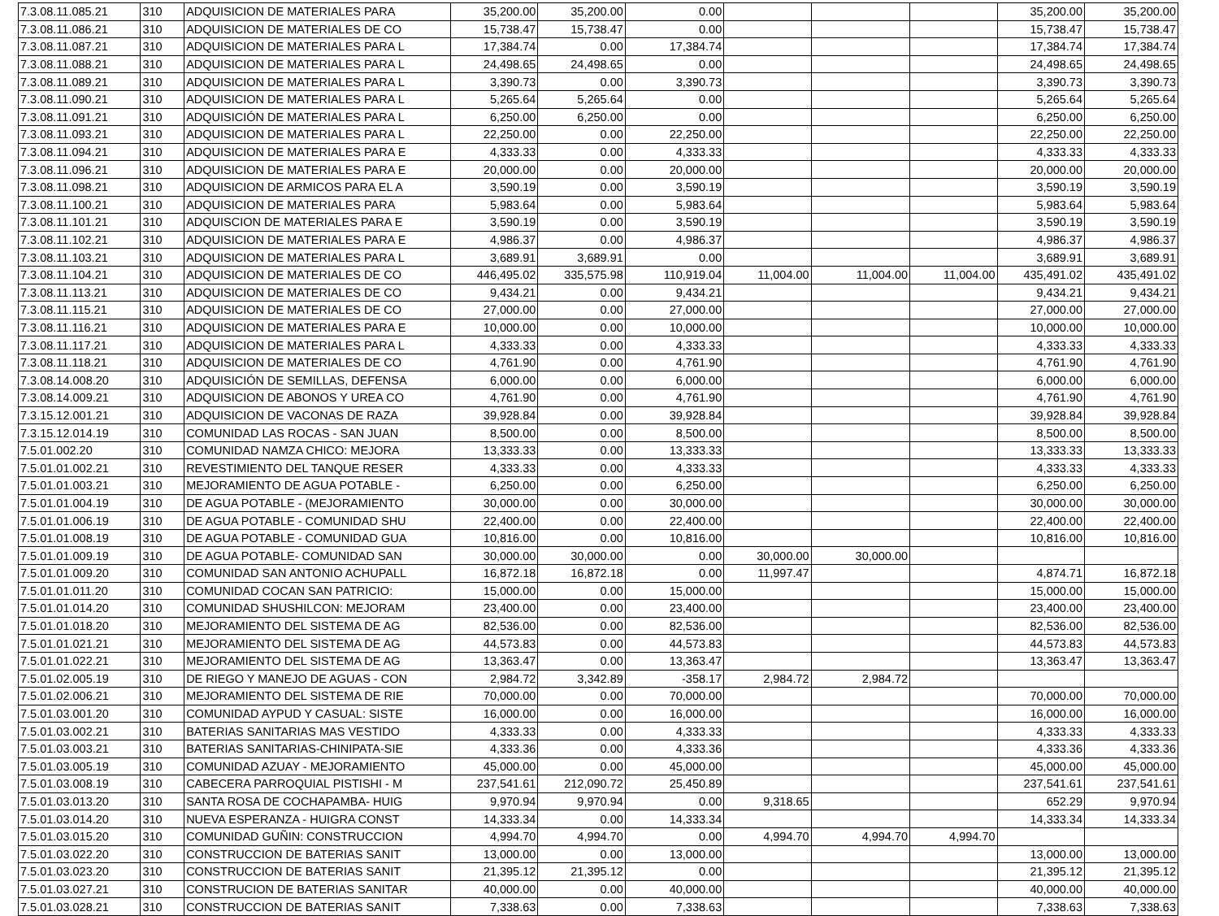| 7.3.08.11.085.21 | 310 | ADQUISICION DE MATERIALES PARA | 35,200.00 | 35,200.00 | 0.00 | | | | 35,200.00 | 35,200.00 |
| 7.3.08.11.086.21 | 310 | ADQUISICION DE MATERIALES DE CO | 15,738.47 | 15,738.47 | 0.00 | | | | 15,738.47 | 15,738.47 |
| 7.3.08.11.087.21 | 310 | ADQUISICION DE MATERIALES PARA L | 17,384.74 | 0.00 | 17,384.74 | | | | 17,384.74 | 17,384.74 |
| 7.3.08.11.088.21 | 310 | ADQUISICION DE MATERIALES PARA L | 24,498.65 | 24,498.65 | 0.00 | | | | 24,498.65 | 24,498.65 |
| 7.3.08.11.089.21 | 310 | ADQUISICION DE MATERIALES PARA L | 3,390.73 | 0.00 | 3,390.73 | | | | 3,390.73 | 3,390.73 |
| 7.3.08.11.090.21 | 310 | ADQUISICION DE MATERIALES PARA L | 5,265.64 | 5,265.64 | 0.00 | | | | 5,265.64 | 5,265.64 |
| 7.3.08.11.091.21 | 310 | ADQUISICIÓN DE MATERIALES PARA L | 6,250.00 | 6,250.00 | 0.00 | | | | 6,250.00 | 6,250.00 |
| 7.3.08.11.093.21 | 310 | ADQUISICION DE MATERIALES PARA L | 22,250.00 | 0.00 | 22,250.00 | | | | 22,250.00 | 22,250.00 |
| 7.3.08.11.094.21 | 310 | ADQUISICION DE MATERIALES PARA E | 4,333.33 | 0.00 | 4,333.33 | | | | 4,333.33 | 4,333.33 |
| 7.3.08.11.096.21 | 310 | ADQUISICION DE MATERIALES PARA E | 20,000.00 | 0.00 | 20,000.00 | | | | 20,000.00 | 20,000.00 |
| 7.3.08.11.098.21 | 310 | ADQUISICION DE ARMICOS PARA EL A | 3,590.19 | 0.00 | 3,590.19 | | | | 3,590.19 | 3,590.19 |
| 7.3.08.11.100.21 | 310 | ADQUISICION DE MATERIALES PARA | 5,983.64 | 0.00 | 5,983.64 | | | | 5,983.64 | 5,983.64 |
| 7.3.08.11.101.21 | 310 | ADQUISCION DE MATERIALES PARA E | 3,590.19 | 0.00 | 3,590.19 | | | | 3,590.19 | 3,590.19 |
| 7.3.08.11.102.21 | 310 | ADQUISICION DE MATERIALES PARA E | 4,986.37 | 0.00 | 4,986.37 | | | | 4,986.37 | 4,986.37 |
| 7.3.08.11.103.21 | 310 | ADQUISICION DE MATERIALES PARA L | 3,689.91 | 3,689.91 | 0.00 | | | | 3,689.91 | 3,689.91 |
| 7.3.08.11.104.21 | 310 | ADQUISICION DE MATERIALES DE CO | 446,495.02 | 335,575.98 | 110,919.04 | 11,004.00 | 11,004.00 | 11,004.00 | 435,491.02 | 435,491.02 |
| 7.3.08.11.113.21 | 310 | ADQUISICION DE MATERIALES DE CO | 9,434.21 | 0.00 | 9,434.21 | | | | 9,434.21 | 9,434.21 |
| 7.3.08.11.115.21 | 310 | ADQUISICION DE MATERIALES DE CO | 27,000.00 | 0.00 | 27,000.00 | | | | 27,000.00 | 27,000.00 |
| 7.3.08.11.116.21 | 310 | ADQUISICION DE MATERIALES PARA E | 10,000.00 | 0.00 | 10,000.00 | | | | 10,000.00 | 10,000.00 |
| 7.3.08.11.117.21 | 310 | ADQUISICION DE MATERIALES PARA L | 4,333.33 | 0.00 | 4,333.33 | | | | 4,333.33 | 4,333.33 |
| 7.3.08.11.118.21 | 310 | ADQUISICION DE MATERIALES DE CO | 4,761.90 | 0.00 | 4,761.90 | | | | 4,761.90 | 4,761.90 |
| 7.3.08.14.008.20 | 310 | ADQUISICIÓN DE SEMILLAS, DEFENSA | 6,000.00 | 0.00 | 6,000.00 | | | | 6,000.00 | 6,000.00 |
| 7.3.08.14.009.21 | 310 | ADQUISICION DE ABONOS Y UREA CO | 4,761.90 | 0.00 | 4,761.90 | | | | 4,761.90 | 4,761.90 |
| 7.3.15.12.001.21 | 310 | ADQUISICION DE VACONAS DE RAZA | 39,928.84 | 0.00 | 39,928.84 | | | | 39,928.84 | 39,928.84 |
| 7.3.15.12.014.19 | 310 | COMUNIDAD LAS ROCAS - SAN JUAN | 8,500.00 | 0.00 | 8,500.00 | | | | 8,500.00 | 8,500.00 |
| 7.5.01.002.20 | 310 | COMUNIDAD NAMZA CHICO: MEJORA | 13,333.33 | 0.00 | 13,333.33 | | | | 13,333.33 | 13,333.33 |
| 7.5.01.01.002.21 | 310 | REVESTIMIENTO DEL TANQUE RESER | 4,333.33 | 0.00 | 4,333.33 | | | | 4,333.33 | 4,333.33 |
| 7.5.01.01.003.21 | 310 | MEJORAMIENTO DE AGUA POTABLE - | 6,250.00 | 0.00 | 6,250.00 | | | | 6,250.00 | 6,250.00 |
| 7.5.01.01.004.19 | 310 | DE AGUA POTABLE - (MEJORAMIENTO | 30,000.00 | 0.00 | 30,000.00 | | | | 30,000.00 | 30,000.00 |
| 7.5.01.01.006.19 | 310 | DE AGUA POTABLE - COMUNIDAD SHU | 22,400.00 | 0.00 | 22,400.00 | | | | 22,400.00 | 22,400.00 |
| 7.5.01.01.008.19 | 310 | DE AGUA POTABLE - COMUNIDAD GUA | 10,816.00 | 0.00 | 10,816.00 | | | | 10,816.00 | 10,816.00 |
| 7.5.01.01.009.19 | 310 | DE AGUA POTABLE- COMUNIDAD SAN | 30,000.00 | 30,000.00 | 0.00 | 30,000.00 | 30,000.00 | | | |
| 7.5.01.01.009.20 | 310 | COMUNIDAD SAN ANTONIO ACHUPALL | 16,872.18 | 16,872.18 | 0.00 | 11,997.47 | | | 4,874.71 | 16,872.18 |
| 7.5.01.01.011.20 | 310 | COMUNIDAD COCAN SAN PATRICIO: | 15,000.00 | 0.00 | 15,000.00 | | | | 15,000.00 | 15,000.00 |
| 7.5.01.01.014.20 | 310 | COMUNIDAD SHUSHILCON: MEJORAM | 23,400.00 | 0.00 | 23,400.00 | | | | 23,400.00 | 23,400.00 |
| 7.5.01.01.018.20 | 310 | MEJORAMIENTO DEL SISTEMA DE AG | 82,536.00 | 0.00 | 82,536.00 | | | | 82,536.00 | 82,536.00 |
| 7.5.01.01.021.21 | 310 | MEJORAMIENTO DEL SISTEMA DE AG | 44,573.83 | 0.00 | 44,573.83 | | | | 44,573.83 | 44,573.83 |
| 7.5.01.01.022.21 | 310 | MEJORAMIENTO DEL SISTEMA DE AG | 13,363.47 | 0.00 | 13,363.47 | | | | 13,363.47 | 13,363.47 |
| 7.5.01.02.005.19 | 310 | DE RIEGO Y MANEJO DE AGUAS - CON | 2,984.72 | 3,342.89 | -358.17 | 2,984.72 | 2,984.72 | | | |
| 7.5.01.02.006.21 | 310 | MEJORAMIENTO DEL SISTEMA DE RIE | 70,000.00 | 0.00 | 70,000.00 | | | | 70,000.00 | 70,000.00 |
| 7.5.01.03.001.20 | 310 | COMUNIDAD AYPUD Y CASUAL: SISTE | 16,000.00 | 0.00 | 16,000.00 | | | | 16,000.00 | 16,000.00 |
| 7.5.01.03.002.21 | 310 | BATERIAS SANITARIAS MAS VESTIDO | 4,333.33 | 0.00 | 4,333.33 | | | | 4,333.33 | 4,333.33 |
| 7.5.01.03.003.21 | 310 | BATERIAS SANITARIAS-CHINIPATA-SIE | 4,333.36 | 0.00 | 4,333.36 | | | | 4,333.36 | 4,333.36 |
| 7.5.01.03.005.19 | 310 | COMUNIDAD AZUAY - MEJORAMIENTO | 45,000.00 | 0.00 | 45,000.00 | | | | 45,000.00 | 45,000.00 |
| 7.5.01.03.008.19 | 310 | CABECERA PARROQUIAL PISTISHI - M | 237,541.61 | 212,090.72 | 25,450.89 | | | | 237,541.61 | 237,541.61 |
| 7.5.01.03.013.20 | 310 | SANTA ROSA DE COCHAPAMBA- HUIG | 9,970.94 | 9,970.94 | 0.00 | 9,318.65 | | | 652.29 | 9,970.94 |
| 7.5.01.03.014.20 | 310 | NUEVA ESPERANZA - HUIGRA CONST | 14,333.34 | 0.00 | 14,333.34 | | | | 14,333.34 | 14,333.34 |
| 7.5.01.03.015.20 | 310 | COMUNIDAD GUÑIN: CONSTRUCCION | 4,994.70 | 4,994.70 | 0.00 | 4,994.70 | 4,994.70 | 4,994.70 | | |
| 7.5.01.03.022.20 | 310 | CONSTRUCCION DE BATERIAS SANIT | 13,000.00 | 0.00 | 13,000.00 | | | | 13,000.00 | 13,000.00 |
| 7.5.01.03.023.20 | 310 | CONSTRUCCION DE BATERIAS SANIT | 21,395.12 | 21,395.12 | 0.00 | | | | 21,395.12 | 21,395.12 |
| 7.5.01.03.027.21 | 310 | CONSTRUCION DE BATERIAS SANITAR | 40,000.00 | 0.00 | 40,000.00 | | | | 40,000.00 | 40,000.00 |
| 7.5.01.03.028.21 | 310 | CONSTRUCCION DE BATERIAS SANIT | 7,338.63 | 0.00 | 7,338.63 | | | | 7,338.63 | 7,338.63 |